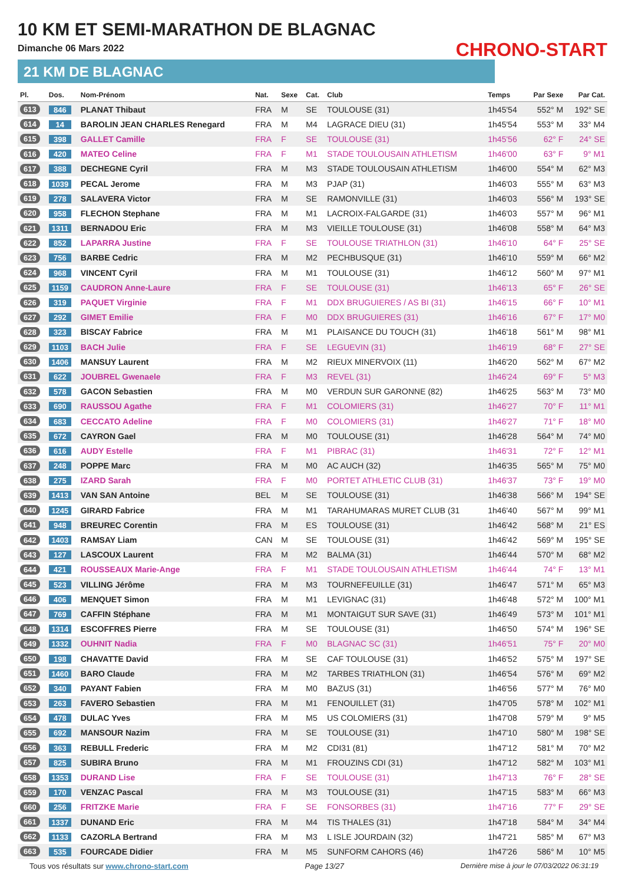10 KM ET SEMI-MARATHON DE BLAGNAC
Dimanche 06 Mars 2022
21 KM DE BLAGNAC
CHRONO-START
| Pl. | Dos. | Nom-Prénom | Nat. | Sexe | Cat. | Club | Temps | Par Sexe | Par Cat. |
| --- | --- | --- | --- | --- | --- | --- | --- | --- | --- |
| 613 | 846 | PLANAT Thibaut | FRA | M | SE | TOULOUSE (31) | 1h45'54 | 552° M | 192° SE |
| 614 | 14 | BAROLIN JEAN CHARLES Renegard | FRA | M | M4 | LAGRACE DIEU (31) | 1h45'54 | 553° M | 33° M4 |
| 615 | 398 | GALLET Camille | FRA | F | SE | TOULOUSE (31) | 1h45'56 | 62° F | 24° SE |
| 616 | 420 | MATEO Celine | FRA | F | M1 | STADE TOULOUSAIN ATHLETISM | 1h46'00 | 63° F | 9° M1 |
| 617 | 388 | DECHEGNE Cyril | FRA | M | M3 | STADE TOULOUSAIN ATHLETISM | 1h46'00 | 554° M | 62° M3 |
| 618 | 1039 | PECAL Jerome | FRA | M | M3 | PJAP (31) | 1h46'03 | 555° M | 63° M3 |
| 619 | 278 | SALAVERA Victor | FRA | M | SE | RAMONVILLE (31) | 1h46'03 | 556° M | 193° SE |
| 620 | 958 | FLECHON Stephane | FRA | M | M1 | LACROIX-FALGARDE (31) | 1h46'03 | 557° M | 96° M1 |
| 621 | 1311 | BERNADOU Eric | FRA | M | M3 | VIEILLE TOULOUSE (31) | 1h46'08 | 558° M | 64° M3 |
| 622 | 852 | LAPARRA Justine | FRA | F | SE | TOULOUSE TRIATHLON (31) | 1h46'10 | 64° F | 25° SE |
| 623 | 756 | BARBE Cedric | FRA | M | M2 | PECHBUSQUE (31) | 1h46'10 | 559° M | 66° M2 |
| 624 | 968 | VINCENT Cyril | FRA | M | M1 | TOULOUSE (31) | 1h46'12 | 560° M | 97° M1 |
| 625 | 1159 | CAUDRON Anne-Laure | FRA | F | SE | TOULOUSE (31) | 1h46'13 | 65° F | 26° SE |
| 626 | 319 | PAQUET Virginie | FRA | F | M1 | DDX BRUGUIERES / AS BI (31) | 1h46'15 | 66° F | 10° M1 |
| 627 | 292 | GIMET Emilie | FRA | F | M0 | DDX BRUGUIERES (31) | 1h46'16 | 67° F | 17° M0 |
| 628 | 323 | BISCAY Fabrice | FRA | M | M1 | PLAISANCE DU TOUCH (31) | 1h46'18 | 561° M | 98° M1 |
| 629 | 1103 | BACH Julie | FRA | F | SE | LEGUEVIN (31) | 1h46'19 | 68° F | 27° SE |
| 630 | 1406 | MANSUY Laurent | FRA | M | M2 | RIEUX MINERVOIX (11) | 1h46'20 | 562° M | 67° M2 |
| 631 | 622 | JOUBREL Gwenaele | FRA | F | M3 | REVEL (31) | 1h46'24 | 69° F | 5° M3 |
| 632 | 578 | GACON Sebastien | FRA | M | M0 | VERDUN SUR GARONNE (82) | 1h46'25 | 563° M | 73° M0 |
| 633 | 690 | RAUSSOU Agathe | FRA | F | M1 | COLOMIERS (31) | 1h46'27 | 70° F | 11° M1 |
| 634 | 683 | CECCATO Adeline | FRA | F | M0 | COLOMIERS (31) | 1h46'27 | 71° F | 18° M0 |
| 635 | 672 | CAYRON Gael | FRA | M | M0 | TOULOUSE (31) | 1h46'28 | 564° M | 74° M0 |
| 636 | 616 | AUDY Estelle | FRA | F | M1 | PIBRAC (31) | 1h46'31 | 72° F | 12° M1 |
| 637 | 248 | POPPE Marc | FRA | M | M0 | AC AUCH (32) | 1h46'35 | 565° M | 75° M0 |
| 638 | 275 | IZARD Sarah | FRA | F | M0 | PORTET ATHLETIC CLUB (31) | 1h46'37 | 73° F | 19° M0 |
| 639 | 1413 | VAN SAN Antoine | BEL | M | SE | TOULOUSE (31) | 1h46'38 | 566° M | 194° SE |
| 640 | 1245 | GIRARD Fabrice | FRA | M | M1 | TARAHUMARAS MURET CLUB (31 | 1h46'40 | 567° M | 99° M1 |
| 641 | 948 | BREUREC Corentin | FRA | M | ES | TOULOUSE (31) | 1h46'42 | 568° M | 21° ES |
| 642 | 1403 | RAMSAY Liam | CAN | M | SE | TOULOUSE (31) | 1h46'42 | 569° M | 195° SE |
| 643 | 127 | LASCOUX Laurent | FRA | M | M2 | BALMA (31) | 1h46'44 | 570° M | 68° M2 |
| 644 | 421 | ROUSSEAUX Marie-Ange | FRA | F | M1 | STADE TOULOUSAIN ATHLETISM | 1h46'44 | 74° F | 13° M1 |
| 645 | 523 | VILLING Jérôme | FRA | M | M3 | TOURNEFEUILLE (31) | 1h46'47 | 571° M | 65° M3 |
| 646 | 406 | MENQUET Simon | FRA | M | M1 | LEVIGNAC (31) | 1h46'48 | 572° M | 100° M1 |
| 647 | 769 | CAFFIN Stéphane | FRA | M | M1 | MONTAIGUT SUR SAVE (31) | 1h46'49 | 573° M | 101° M1 |
| 648 | 1314 | ESCOFFRES Pierre | FRA | M | SE | TOULOUSE (31) | 1h46'50 | 574° M | 196° SE |
| 649 | 1332 | OUHNIT Nadia | FRA | F | M0 | BLAGNAC SC (31) | 1h46'51 | 75° F | 20° M0 |
| 650 | 198 | CHAVATTE David | FRA | M | SE | CAF TOULOUSE (31) | 1h46'52 | 575° M | 197° SE |
| 651 | 1460 | BARO Claude | FRA | M | M2 | TARBES TRIATHLON (31) | 1h46'54 | 576° M | 69° M2 |
| 652 | 340 | PAYANT Fabien | FRA | M | M0 | BAZUS (31) | 1h46'56 | 577° M | 76° M0 |
| 653 | 263 | FAVERO Sebastien | FRA | M | M1 | FENOUILLET (31) | 1h47'05 | 578° M | 102° M1 |
| 654 | 478 | DULAC Yves | FRA | M | M5 | US COLOMIERS (31) | 1h47'08 | 579° M | 9° M5 |
| 655 | 692 | MANSOUR Nazim | FRA | M | SE | TOULOUSE (31) | 1h47'10 | 580° M | 198° SE |
| 656 | 363 | REBULL Frederic | FRA | M | M2 | CDI31 (81) | 1h47'12 | 581° M | 70° M2 |
| 657 | 825 | SUBIRA Bruno | FRA | M | M1 | FROUZINS CDI (31) | 1h47'12 | 582° M | 103° M1 |
| 658 | 1353 | DURAND Lise | FRA | F | SE | TOULOUSE (31) | 1h47'13 | 76° F | 28° SE |
| 659 | 170 | VENZAC Pascal | FRA | M | M3 | TOULOUSE (31) | 1h47'15 | 583° M | 66° M3 |
| 660 | 256 | FRITZKE Marie | FRA | F | SE | FONSORBES (31) | 1h47'16 | 77° F | 29° SE |
| 661 | 1337 | DUNAND Eric | FRA | M | M4 | TIS THALES (31) | 1h47'18 | 584° M | 34° M4 |
| 662 | 1133 | CAZORLA Bertrand | FRA | M | M3 | L ISLE JOURDAIN (32) | 1h47'21 | 585° M | 67° M3 |
| 663 | 535 | FOURCADE Didier | FRA | M | M5 | SUNFORM CAHORS (46) | 1h47'26 | 586° M | 10° M5 |
Tous vos résultats sur www.chrono-start.com Page 13/27 Dernière mise à jour le 07/03/2022 06:31:19